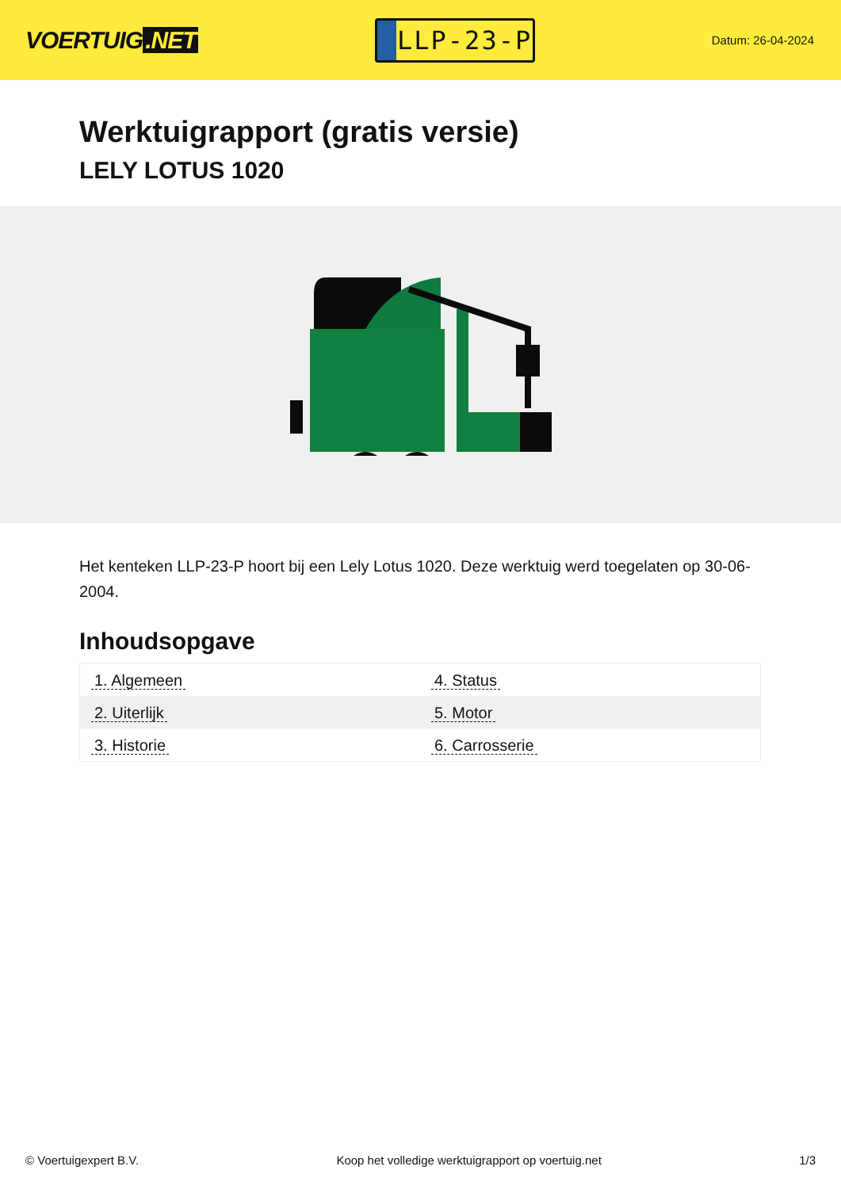VOERTUIG.NET
LLP-23-P
Datum: 26-04-2024
Werktuigrapport (gratis versie)
LELY LOTUS 1020
Het kenteken LLP-23-P hoort bij een Lely Lotus 1020. Deze werktuig werd toegelaten op 30-06-2004.
Inhoudsopgave
| 1. Algemeen | 4. Status |
| 2. Uiterlijk | 5. Motor |
| 3. Historie | 6. Carrosserie |
© Voertuigexpert B.V. Koop het volledige werktuigrapport op voertuig.net 1/3